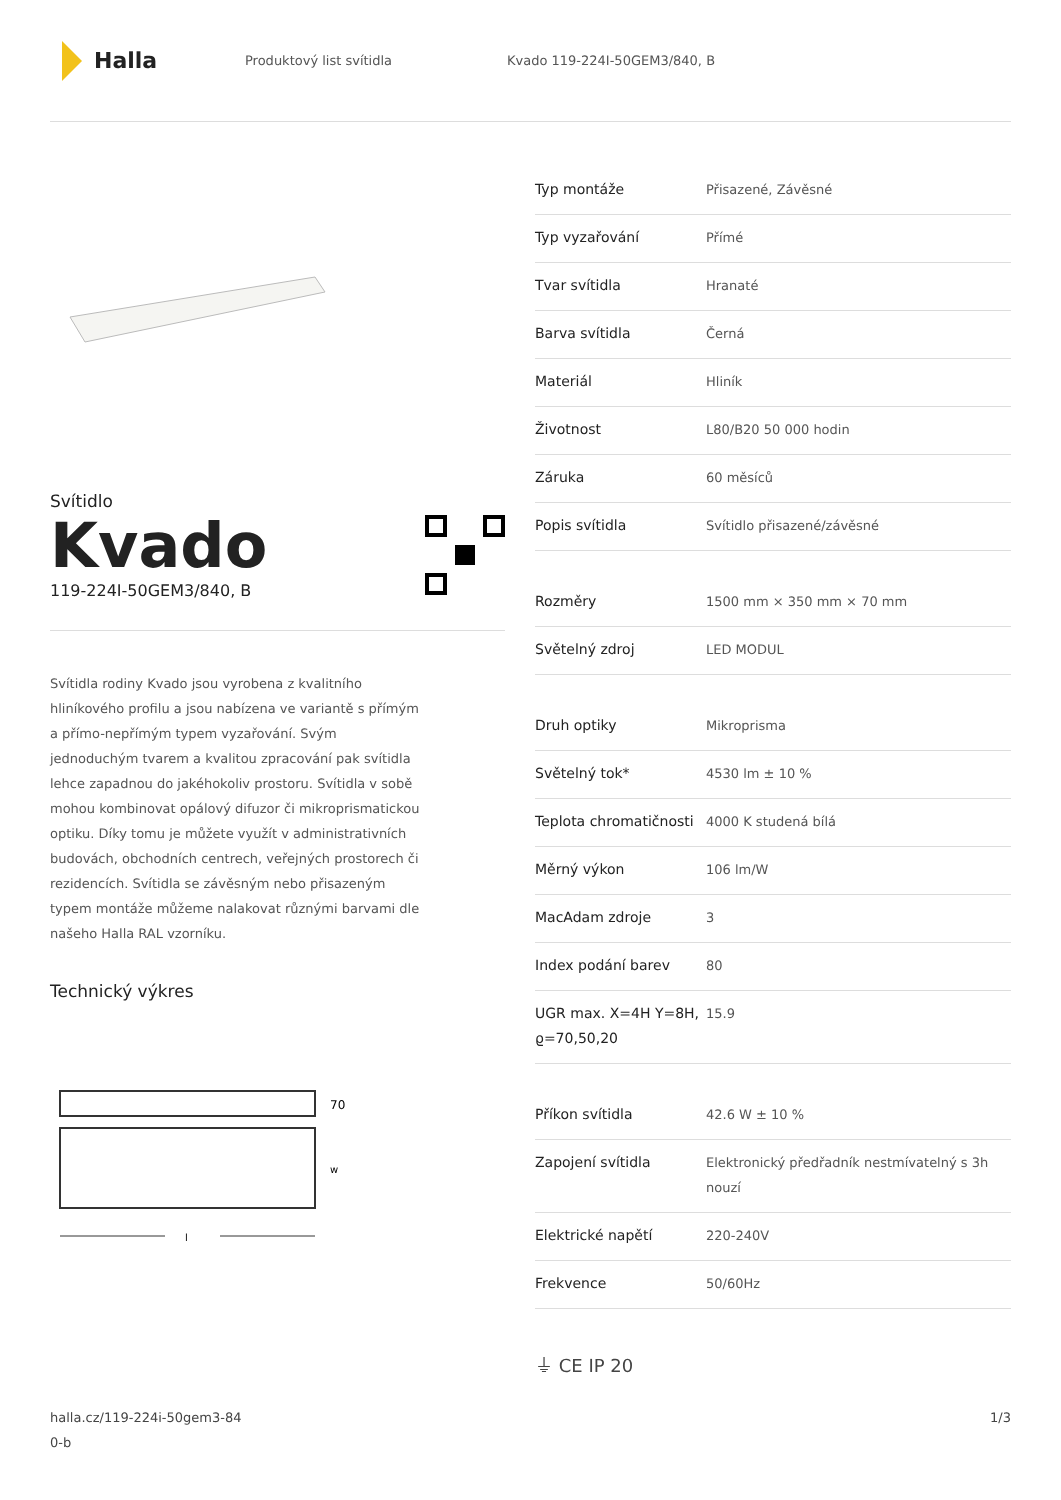Halla
Produktový list svítidla Kvado 119-224I-50GEM3/840, B
Svítidlo
Kvado
119-224I-50GEM3/840, B
Svítidla rodiny Kvado jsou vyrobena z kvalitního hliníkového profilu a jsou nabízena ve variantě s přímým a přímo-nepřímým typem vyzařování. Svým jednoduchým tvarem a kvalitou zpracování pak svítidla lehce zapadnou do jakéhokoliv prostoru. Svítidla v sobě mohou kombinovat opálový difuzor či mikroprismatickou optiku. Díky tomu je můžete využít v administrativních budovách, obchodních centrech, veřejných prostorech či rezidencích. Svítidla se závěsným nebo přisazeným typem montáže můžeme nalakovat různými barvami dle našeho Halla RAL vzorníku.
Technický výkres
70
w
l
| Typ montáže | Přisazené, Závěsné |
| Typ vyzařování | Přímé |
| Tvar svítidla | Hranaté |
| Barva svítidla | Černá |
| Materiál | Hliník |
| Životnost | L80/B20 50 000 hodin |
| Záruka | 60 měsíců |
| Popis svítidla | Svítidlo přisazené/závěsné |
| Rozměry | 1500 mm × 350 mm × 70 mm |
| Světelný zdroj | LED MODUL |
| Druh optiky | Mikroprisma |
| Světelný tok* | 4530 lm ± 10 % |
| Teplota chromatičnosti | 4000 K studená bílá |
| Měrný výkon | 106 lm/W |
| MacAdam zdroje | 3 |
| Index podání barev | 80 |
| UGR max. X=4H Y=8H, ϱ=70,50,20 | 15.9 |
| Příkon svítidla | 42.6 W ± 10 % |
| Zapojení svítidla | Elektronický předřadník nestmívatelný s 3h nouzí |
| Elektrické napětí | 220-240V |
| Frekvence | 50/60Hz |
⏚ CE IP 20
halla.cz/119-224i-50gem3-84
0-b
1/3